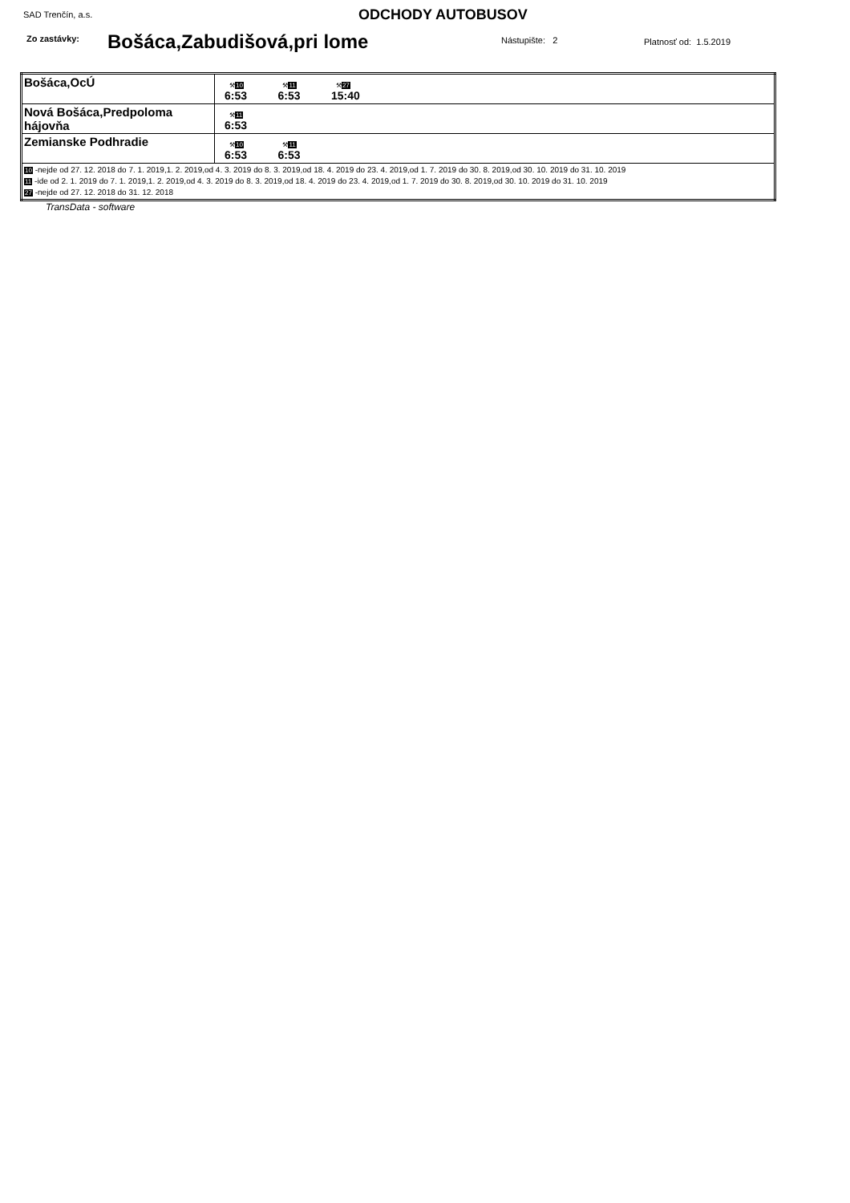SAD Trenčín, a.s. ODCHODY AUTOBUSOV
Zo zastávky: Bošáca,Zabudišová,pri lome Nástupište: 2 Platnosť od: 1.5.2019
| Bošáca,OcÚ | ⚒ 10 6:53 ⚒ 11 6:53 ⚒ 27 15:40 |
| Nová Bošáca,Predpoloma hájovňa | ⚒ 11 6:53 |
| Zemianske Podhradie | ⚒ 10 6:53 ⚒ 11 6:53 |
| 10 -nejde od 27. 12. 2018 do 7. 1. 2019,1. 2. 2019,od 4. 3. 2019 do 8. 3. 2019,od 18. 4. 2019 do 23. 4. 2019,od 1. 7. 2019 do 30. 8. 2019,od 30. 10. 2019 do 31. 10. 2019 11 -ide od 2. 1. 2019 do 7. 1. 2019,1. 2. 2019,od 4. 3. 2019 do 8. 3. 2019,od 18. 4. 2019 do 23. 4. 2019,od 1. 7. 2019 do 30. 8. 2019,od 30. 10. 2019 do 31. 10. 2019 27 -nejde od 27. 12. 2018 do 31. 12. 2018 | |
TransData - software